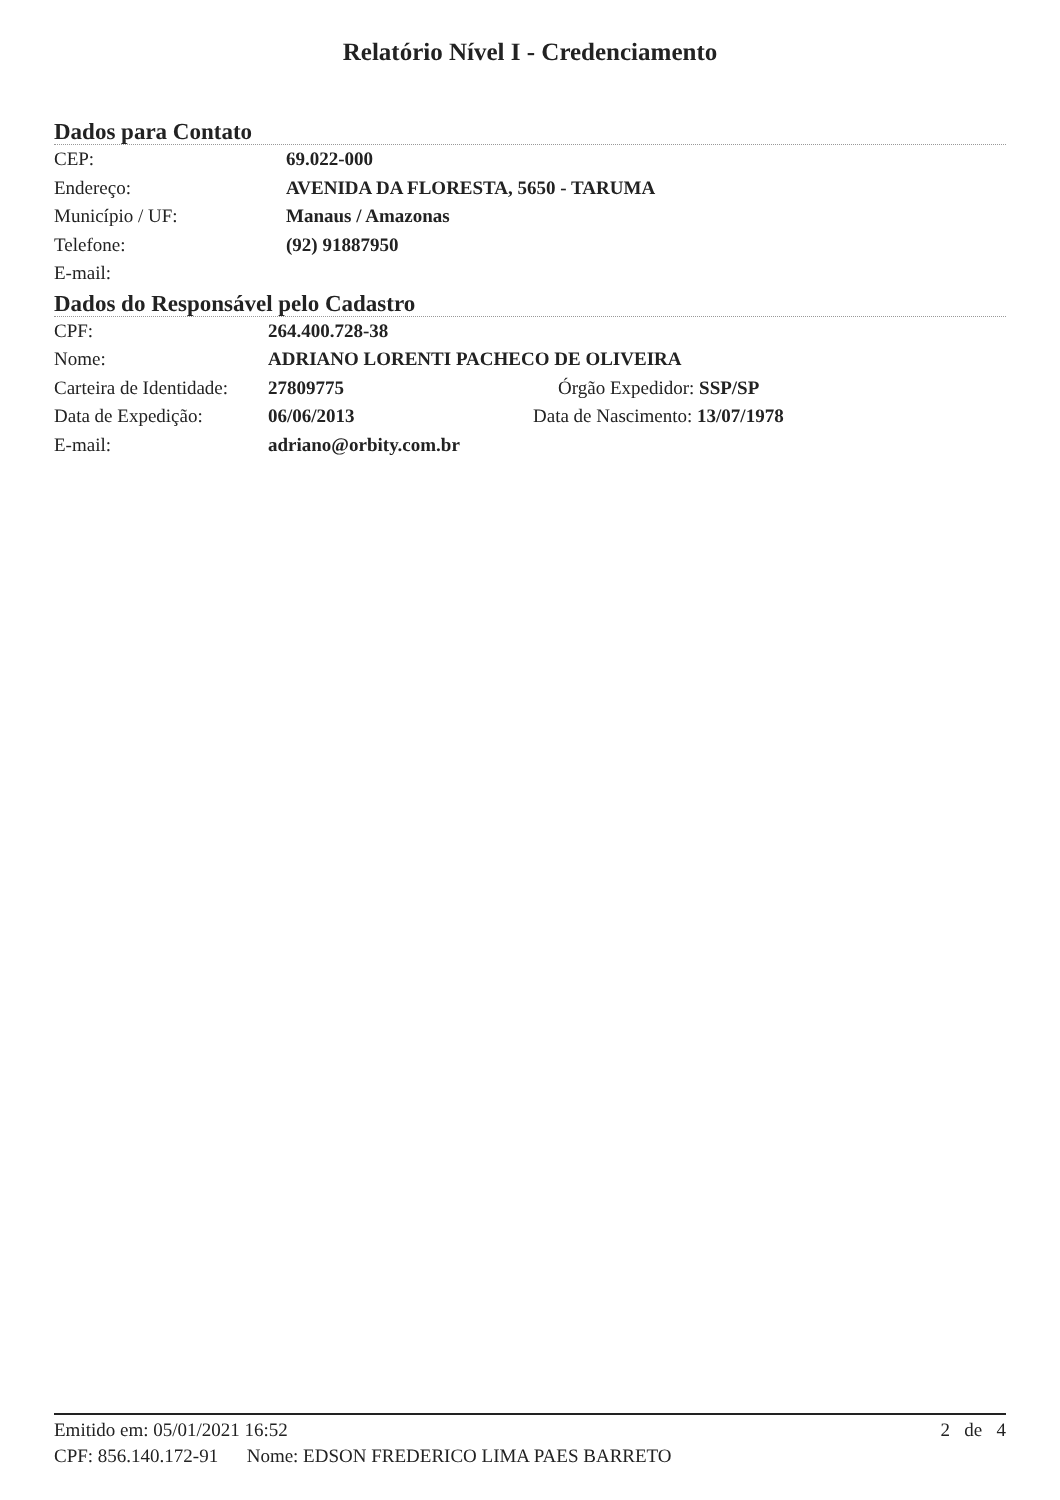Relatório Nível I - Credenciamento
Dados para Contato
| CEP: | 69.022-000 |
| Endereço: | AVENIDA DA FLORESTA, 5650 - TARUMA |
| Município / UF: | Manaus / Amazonas |
| Telefone: | (92) 91887950 |
| E-mail: | |
Dados do Responsável pelo Cadastro
| CPF: | 264.400.728-38 | |
| Nome: | ADRIANO LORENTI PACHECO DE OLIVEIRA | |
| Carteira de Identidade: | 27809775 | Órgão Expedidor: SSP/SP |
| Data de Expedição: | 06/06/2013 | Data de Nascimento: 13/07/1978 |
| E-mail: | adriano@orbity.com.br | |
Emitido em: 05/01/2021 16:52 2 de 4
CPF: 856.140.172-91 Nome: EDSON FREDERICO LIMA PAES BARRETO